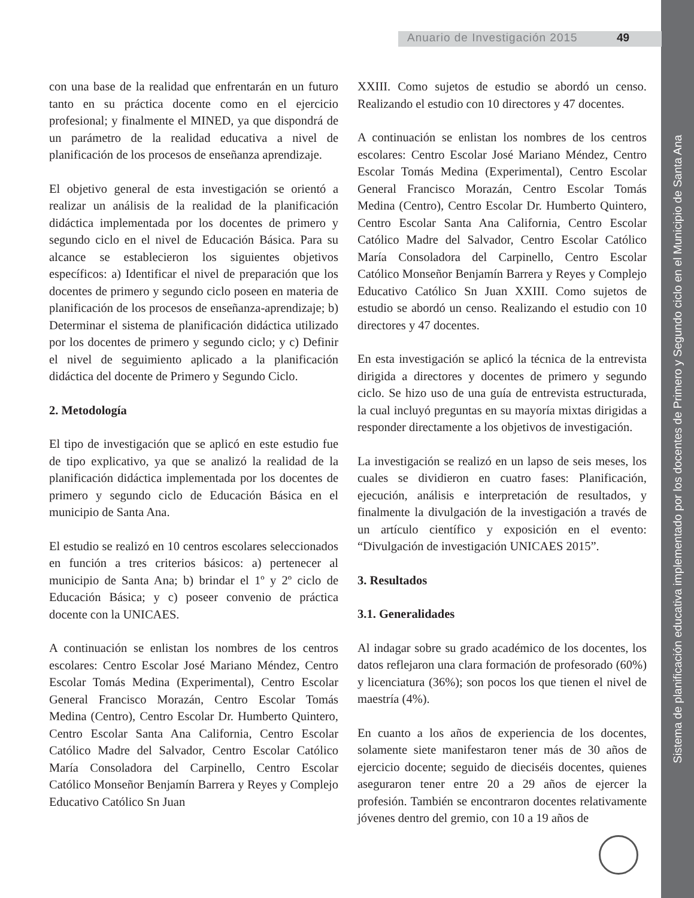Sistema de planificación educativa implementado por los docentes de Primero y Segundo ciclo en el Municipio de Santa Ana
Anuario de Investigación 2015 49
con una base de la realidad que enfrentarán en un futuro tanto en su práctica docente como en el ejercicio profesional; y finalmente el MINED, ya que dispondrá de un parámetro de la realidad educativa a nivel de planificación de los procesos de enseñanza aprendizaje.
El objetivo general de esta investigación se orientó a realizar un análisis de la realidad de la planificación didáctica implementada por los docentes de primero y segundo ciclo en el nivel de Educación Básica. Para su alcance se establecieron los siguientes objetivos específicos: a) Identificar el nivel de preparación que los docentes de primero y segundo ciclo poseen en materia de planificación de los procesos de enseñanza-aprendizaje; b) Determinar el sistema de planificación didáctica utilizado por los docentes de primero y segundo ciclo; y c) Definir el nivel de seguimiento aplicado a la planificación didáctica del docente de Primero y Segundo Ciclo.
2. Metodología
El tipo de investigación que se aplicó en este estudio fue de tipo explicativo, ya que se analizó la realidad de la planificación didáctica implementada por los docentes de primero y segundo ciclo de Educación Básica en el municipio de Santa Ana.
El estudio se realizó en 10 centros escolares seleccionados en función a tres criterios básicos: a) pertenecer al municipio de Santa Ana; b) brindar el 1º y 2º ciclo de Educación Básica; y c) poseer convenio de práctica docente con la UNICAES.
A continuación se enlistan los nombres de los centros escolares: Centro Escolar José Mariano Méndez, Centro Escolar Tomás Medina (Experimental), Centro Escolar General Francisco Morazán, Centro Escolar Tomás Medina (Centro), Centro Escolar Dr. Humberto Quintero, Centro Escolar Santa Ana California, Centro Escolar Católico Madre del Salvador, Centro Escolar Católico María Consoladora del Carpinello, Centro Escolar Católico Monseñor Benjamín Barrera y Reyes y Complejo Educativo Católico Sn Juan
XXIII. Como sujetos de estudio se abordó un censo. Realizando el estudio con 10 directores y 47 docentes.
A continuación se enlistan los nombres de los centros escolares: Centro Escolar José Mariano Méndez, Centro Escolar Tomás Medina (Experimental), Centro Escolar General Francisco Morazán, Centro Escolar Tomás Medina (Centro), Centro Escolar Dr. Humberto Quintero, Centro Escolar Santa Ana California, Centro Escolar Católico Madre del Salvador, Centro Escolar Católico María Consoladora del Carpinello, Centro Escolar Católico Monseñor Benjamín Barrera y Reyes y Complejo Educativo Católico Sn Juan XXIII. Como sujetos de estudio se abordó un censo. Realizando el estudio con 10 directores y 47 docentes.
En esta investigación se aplicó la técnica de la entrevista dirigida a directores y docentes de primero y segundo ciclo. Se hizo uso de una guía de entrevista estructurada, la cual incluyó preguntas en su mayoría mixtas dirigidas a responder directamente a los objetivos de investigación.
La investigación se realizó en un lapso de seis meses, los cuales se dividieron en cuatro fases: Planificación, ejecución, análisis e interpretación de resultados, y finalmente la divulgación de la investigación a través de un artículo científico y exposición en el evento: “Divulgación de investigación UNICAES 2015”.
3. Resultados
3.1. Generalidades
Al indagar sobre su grado académico de los docentes, los datos reflejaron una clara formación de profesorado (60%) y licenciatura (36%); son pocos los que tienen el nivel de maestría (4%).
En cuanto a los años de experiencia de los docentes, solamente siete manifestaron tener más de 30 años de ejercicio docente; seguido de dieciséis docentes, quienes aseguraron tener entre 20 a 29 años de ejercer la profesión. También se encontraron docentes relativamente jóvenes dentro del gremio, con 10 a 19 años de